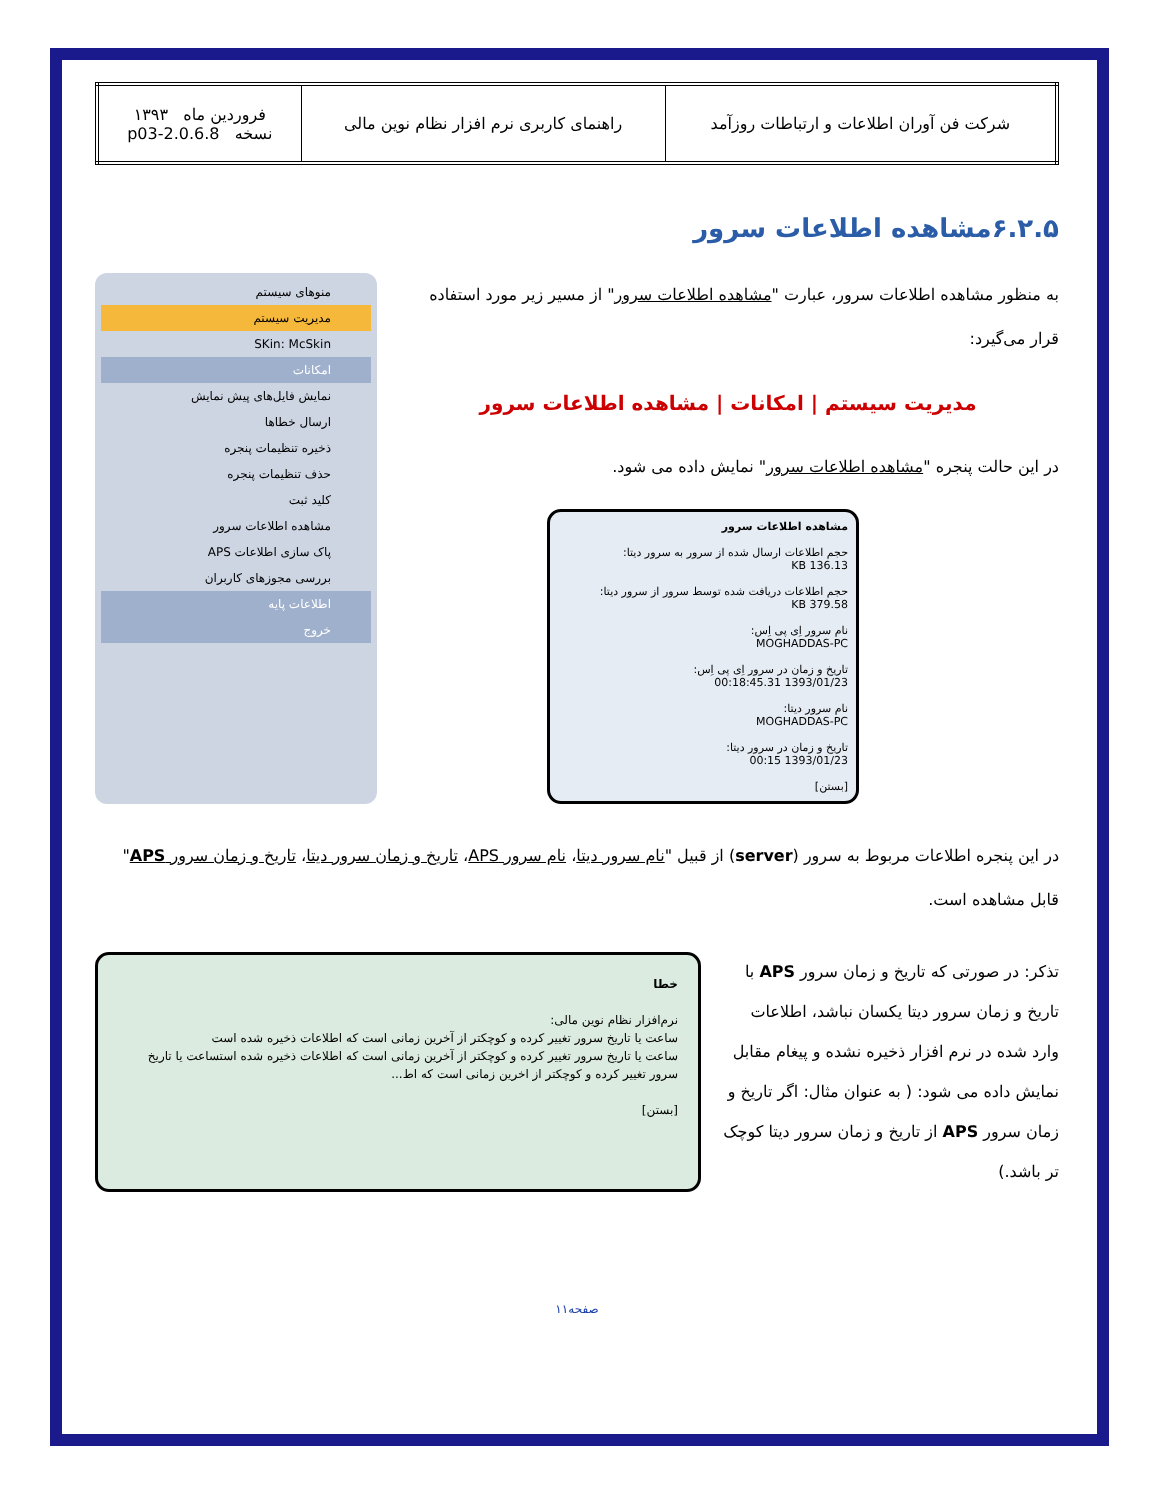| شرکت فن آوران اطلاعات و ارتباطات روزآمد | راهنمای کاربری نرم افزار نظام نوین مالی | فروردین ماه ۱۳۹۳ نسخه 2.0.6.8-p03 |
۶.۲.۵مشاهده اطلاعات سرور
به منظور مشاهده اطلاعات سرور، عبارت "مشاهده اطلاعات سرور" از مسیر زیر مورد استفاده قرار می‌گیرد:
مدیریت سیستم | امکانات | مشاهده اطلاعات سرور
در این حالت پنجره "مشاهده اطلاعات سرور" نمایش داده می شود.
مشاهده اطلاعات سرور
حجم اطلاعات ارسال شده از سرور به سرور دیتا:
136.13 KB
حجم اطلاعات دریافت شده توسط سرور از سرور دیتا:
379.58 KB
نام سرور اِی پی اِس:
MOGHADDAS-PC
تاریخ و زمان در سرور اِی پی اِس:
1393/01/23 00:18:45.31
نام سرور دیتا:
MOGHADDAS-PC
تاریخ و زمان در سرور دیتا:
1393/01/23 00:15
[بستن]
منوهای سیستم
مدیریت سیستم
SKin: McSkin
امکانات
نمایش فایل‌های پیش نمایش
ارسال خطاها
ذخیره تنظیمات پنجره
حذف تنظیمات پنجره
کلید ثبت
مشاهده اطلاعات سرور
پاک سازی اطلاعات APS
بررسی مجوزهای کاربران
اطلاعات پایه
خروج
در این پنجره اطلاعات مربوط به سرور (server) از قبیل "نام سرور دیتا، نام سرور APS، تاریخ و زمان سرور دیتا، تاریخ و زمان سرور APS" قابل مشاهده است.
تذکر: در صورتی که تاریخ و زمان سرور APS با تاریخ و زمان سرور دیتا یکسان نباشد، اطلاعات وارد شده در نرم افزار ذخیره نشده و پیغام مقابل نمایش داده می شود: ( به عنوان مثال: اگر تاریخ و زمان سرور APS از تاریخ و زمان سرور دیتا کوچک تر باشد.)
خطا
نرم‌افزار نظام نوین مالی:
ساعت یا تاریخ سرور تغییر کرده و کوچکتر از آخرین زمانی است که اطلاعات ذخیره شده است
ساعت یا تاریخ سرور تغییر کرده و کوچکتر از آخرین زمانی است که اطلاعات ذخیره شده استساعت یا تاریخ سرور تغییر کرده و کوچکتر از اخرین زمانی است که اط...
[بستن]
صفحه۱۱